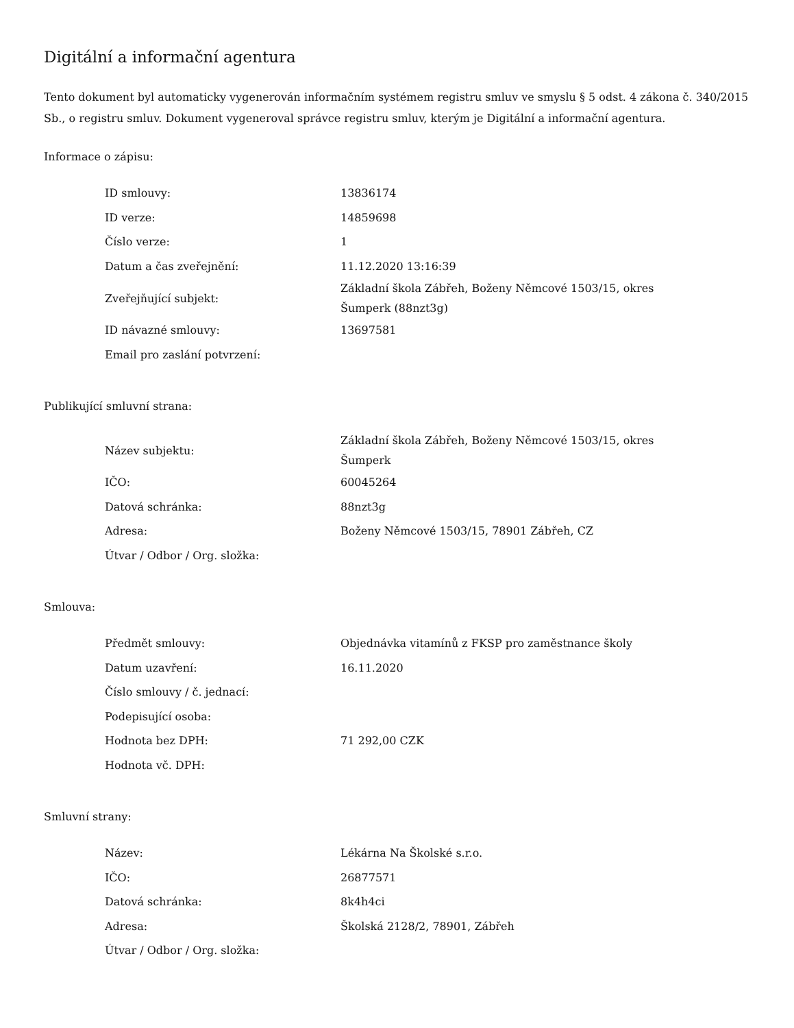Digitální a informační agentura
Tento dokument byl automaticky vygenerován informačním systémem registru smluv ve smyslu § 5 odst. 4 zákona č. 340/2015 Sb., o registru smluv. Dokument vygeneroval správce registru smluv, kterým je Digitální a informační agentura.
Informace o zápisu:
| ID smlouvy: | 13836174 |
| ID verze: | 14859698 |
| Číslo verze: | 1 |
| Datum a čas zveřejnění: | 11.12.2020 13:16:39 |
| Zveřejňující subjekt: | Základní škola Zábřeh, Boženy Němcové 1503/15, okres Šumperk (88nzt3g) |
| ID návazné smlouvy: | 13697581 |
| Email pro zaslání potvrzení: | |
Publikující smluvní strana:
| Název subjektu: | Základní škola Zábřeh, Boženy Němcové 1503/15, okres Šumperk |
| IČO: | 60045264 |
| Datová schránka: | 88nzt3g |
| Adresa: | Boženy Němcové 1503/15, 78901 Zábřeh, CZ |
| Útvar / Odbor / Org. složka: | |
Smlouva:
| Předmět smlouvy: | Objednávka vitamínů z FKSP pro zaměstnance školy |
| Datum uzavření: | 16.11.2020 |
| Číslo smlouvy / č. jednací: | |
| Podepisující osoba: | |
| Hodnota bez DPH: | 71 292,00 CZK |
| Hodnota vč. DPH: | |
Smluvní strany:
| Název: | Lékárna Na Školské s.r.o. |
| IČO: | 26877571 |
| Datová schránka: | 8k4h4ci |
| Adresa: | Školská 2128/2, 78901, Zábřeh |
| Útvar / Odbor / Org. složka: | |